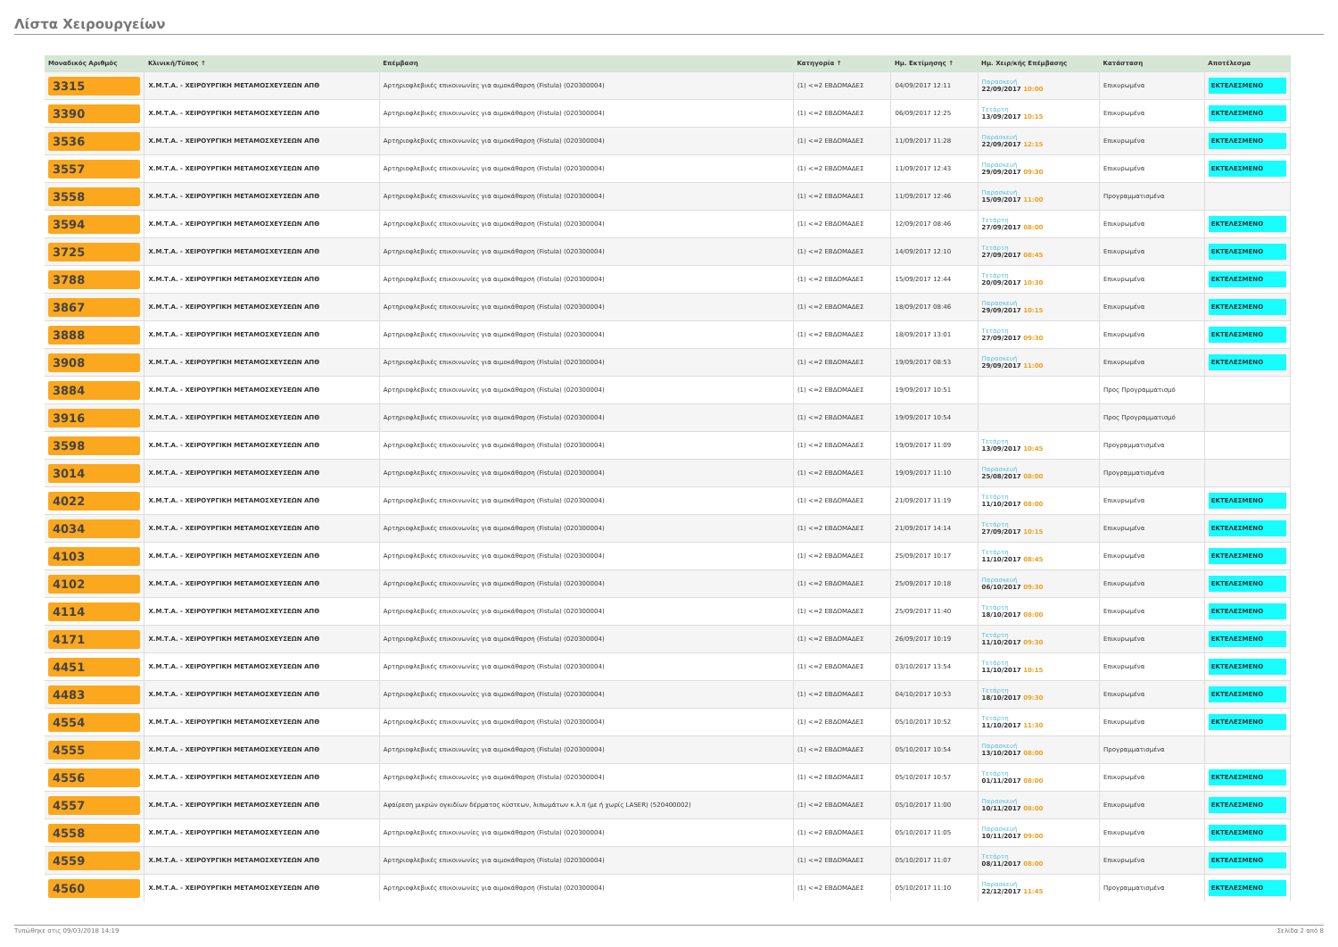Λίστα Χειρουργείων
| Μοναδικός Αριθμός | Κλινική/Τύπος ↑ | Επέμβαση | Κατηγορία ↑ | Ημ. Εκτίμησης ↑ | Ημ. Χειρ/κής Επέμβασης | Κατάσταση | Αποτέλεσμα |
| --- | --- | --- | --- | --- | --- | --- | --- |
| 3315 | Χ.Μ.Τ.Α. - ΧΕΙΡΟΥΡΓΙΚΗ ΜΕΤΑΜΟΣΧΕΥΣΕΩΝ ΑΠΘ | Αρτηριοφλεβικές επικοινωνίες για αιμοκάθαρση (Fistula) (020300004) | (1) <=2 ΕΒΔΟΜΑΔΕΣ | 04/09/2017 12:11 | Παρασκευή 22/09/2017 10:00 | Επικυρωμένα | ΕΚΤΕΛΕΣΜΕΝΟ |
| 3390 | Χ.Μ.Τ.Α. - ΧΕΙΡΟΥΡΓΙΚΗ ΜΕΤΑΜΟΣΧΕΥΣΕΩΝ ΑΠΘ | Αρτηριοφλεβικές επικοινωνίες για αιμοκάθαρση (Fistula) (020300004) | (1) <=2 ΕΒΔΟΜΑΔΕΣ | 06/09/2017 12:25 | Τετάρτη 13/09/2017 10:15 | Επικυρωμένα | ΕΚΤΕΛΕΣΜΕΝΟ |
| 3536 | Χ.Μ.Τ.Α. - ΧΕΙΡΟΥΡΓΙΚΗ ΜΕΤΑΜΟΣΧΕΥΣΕΩΝ ΑΠΘ | Αρτηριοφλεβικές επικοινωνίες για αιμοκάθαρση (Fistula) (020300004) | (1) <=2 ΕΒΔΟΜΑΔΕΣ | 11/09/2017 11:28 | Παρασκευή 22/09/2017 12:15 | Επικυρωμένα | ΕΚΤΕΛΕΣΜΕΝΟ |
| 3557 | Χ.Μ.Τ.Α. - ΧΕΙΡΟΥΡΓΙΚΗ ΜΕΤΑΜΟΣΧΕΥΣΕΩΝ ΑΠΘ | Αρτηριοφλεβικές επικοινωνίες για αιμοκάθαρση (Fistula) (020300004) | (1) <=2 ΕΒΔΟΜΑΔΕΣ | 11/09/2017 12:43 | Παρασκευή 29/09/2017 09:30 | Επικυρωμένα | ΕΚΤΕΛΕΣΜΕΝΟ |
| 3558 | Χ.Μ.Τ.Α. - ΧΕΙΡΟΥΡΓΙΚΗ ΜΕΤΑΜΟΣΧΕΥΣΕΩΝ ΑΠΘ | Αρτηριοφλεβικές επικοινωνίες για αιμοκάθαρση (Fistula) (020300004) | (1) <=2 ΕΒΔΟΜΑΔΕΣ | 11/09/2017 12:46 | Παρασκευή 15/09/2017 11:00 | Προγραμματισμένα | |
| 3594 | Χ.Μ.Τ.Α. - ΧΕΙΡΟΥΡΓΙΚΗ ΜΕΤΑΜΟΣΧΕΥΣΕΩΝ ΑΠΘ | Αρτηριοφλεβικές επικοινωνίες για αιμοκάθαρση (Fistula) (020300004) | (1) <=2 ΕΒΔΟΜΑΔΕΣ | 12/09/2017 08:46 | Τετάρτη 27/09/2017 08:00 | Επικυρωμένα | ΕΚΤΕΛΕΣΜΕΝΟ |
| 3725 | Χ.Μ.Τ.Α. - ΧΕΙΡΟΥΡΓΙΚΗ ΜΕΤΑΜΟΣΧΕΥΣΕΩΝ ΑΠΘ | Αρτηριοφλεβικές επικοινωνίες για αιμοκάθαρση (Fistula) (020300004) | (1) <=2 ΕΒΔΟΜΑΔΕΣ | 14/09/2017 12:10 | Τετάρτη 27/09/2017 08:45 | Επικυρωμένα | ΕΚΤΕΛΕΣΜΕΝΟ |
| 3788 | Χ.Μ.Τ.Α. - ΧΕΙΡΟΥΡΓΙΚΗ ΜΕΤΑΜΟΣΧΕΥΣΕΩΝ ΑΠΘ | Αρτηριοφλεβικές επικοινωνίες για αιμοκάθαρση (Fistula) (020300004) | (1) <=2 ΕΒΔΟΜΑΔΕΣ | 15/09/2017 12:44 | Τετάρτη 20/09/2017 10:30 | Επικυρωμένα | ΕΚΤΕΛΕΣΜΕΝΟ |
| 3867 | Χ.Μ.Τ.Α. - ΧΕΙΡΟΥΡΓΙΚΗ ΜΕΤΑΜΟΣΧΕΥΣΕΩΝ ΑΠΘ | Αρτηριοφλεβικές επικοινωνίες για αιμοκάθαρση (Fistula) (020300004) | (1) <=2 ΕΒΔΟΜΑΔΕΣ | 18/09/2017 08:46 | Παρασκευή 29/09/2017 10:15 | Επικυρωμένα | ΕΚΤΕΛΕΣΜΕΝΟ |
| 3888 | Χ.Μ.Τ.Α. - ΧΕΙΡΟΥΡΓΙΚΗ ΜΕΤΑΜΟΣΧΕΥΣΕΩΝ ΑΠΘ | Αρτηριοφλεβικές επικοινωνίες για αιμοκάθαρση (Fistula) (020300004) | (1) <=2 ΕΒΔΟΜΑΔΕΣ | 18/09/2017 13:01 | Τετάρτη 27/09/2017 09:30 | Επικυρωμένα | ΕΚΤΕΛΕΣΜΕΝΟ |
| 3908 | Χ.Μ.Τ.Α. - ΧΕΙΡΟΥΡΓΙΚΗ ΜΕΤΑΜΟΣΧΕΥΣΕΩΝ ΑΠΘ | Αρτηριοφλεβικές επικοινωνίες για αιμοκάθαρση (Fistula) (020300004) | (1) <=2 ΕΒΔΟΜΑΔΕΣ | 19/09/2017 08:53 | Παρασκευή 29/09/2017 11:00 | Επικυρωμένα | ΕΚΤΕΛΕΣΜΕΝΟ |
| 3884 | Χ.Μ.Τ.Α. - ΧΕΙΡΟΥΡΓΙΚΗ ΜΕΤΑΜΟΣΧΕΥΣΕΩΝ ΑΠΘ | Αρτηριοφλεβικές επικοινωνίες για αιμοκάθαρση (Fistula) (020300004) | (1) <=2 ΕΒΔΟΜΑΔΕΣ | 19/09/2017 10:51 | | Προς Προγραμματισμό | |
| 3916 | Χ.Μ.Τ.Α. - ΧΕΙΡΟΥΡΓΙΚΗ ΜΕΤΑΜΟΣΧΕΥΣΕΩΝ ΑΠΘ | Αρτηριοφλεβικές επικοινωνίες για αιμοκάθαρση (Fistula) (020300004) | (1) <=2 ΕΒΔΟΜΑΔΕΣ | 19/09/2017 10:54 | | Προς Προγραμματισμό | |
| 3598 | Χ.Μ.Τ.Α. - ΧΕΙΡΟΥΡΓΙΚΗ ΜΕΤΑΜΟΣΧΕΥΣΕΩΝ ΑΠΘ | Αρτηριοφλεβικές επικοινωνίες για αιμοκάθαρση (Fistula) (020300004) | (1) <=2 ΕΒΔΟΜΑΔΕΣ | 19/09/2017 11:09 | Τετάρτη 13/09/2017 10:45 | Προγραμματισμένα | |
| 3014 | Χ.Μ.Τ.Α. - ΧΕΙΡΟΥΡΓΙΚΗ ΜΕΤΑΜΟΣΧΕΥΣΕΩΝ ΑΠΘ | Αρτηριοφλεβικές επικοινωνίες για αιμοκάθαρση (Fistula) (020300004) | (1) <=2 ΕΒΔΟΜΑΔΕΣ | 19/09/2017 11:10 | Παρασκευή 25/08/2017 08:00 | Προγραμματισμένα | |
| 4022 | Χ.Μ.Τ.Α. - ΧΕΙΡΟΥΡΓΙΚΗ ΜΕΤΑΜΟΣΧΕΥΣΕΩΝ ΑΠΘ | Αρτηριοφλεβικές επικοινωνίες για αιμοκάθαρση (Fistula) (020300004) | (1) <=2 ΕΒΔΟΜΑΔΕΣ | 21/09/2017 11:19 | Τετάρτη 11/10/2017 08:00 | Επικυρωμένα | ΕΚΤΕΛΕΣΜΕΝΟ |
| 4034 | Χ.Μ.Τ.Α. - ΧΕΙΡΟΥΡΓΙΚΗ ΜΕΤΑΜΟΣΧΕΥΣΕΩΝ ΑΠΘ | Αρτηριοφλεβικές επικοινωνίες για αιμοκάθαρση (Fistula) (020300004) | (1) <=2 ΕΒΔΟΜΑΔΕΣ | 21/09/2017 14:14 | Τετάρτη 27/09/2017 10:15 | Επικυρωμένα | ΕΚΤΕΛΕΣΜΕΝΟ |
| 4103 | Χ.Μ.Τ.Α. - ΧΕΙΡΟΥΡΓΙΚΗ ΜΕΤΑΜΟΣΧΕΥΣΕΩΝ ΑΠΘ | Αρτηριοφλεβικές επικοινωνίες για αιμοκάθαρση (Fistula) (020300004) | (1) <=2 ΕΒΔΟΜΑΔΕΣ | 25/09/2017 10:17 | Τετάρτη 11/10/2017 08:45 | Επικυρωμένα | ΕΚΤΕΛΕΣΜΕΝΟ |
| 4102 | Χ.Μ.Τ.Α. - ΧΕΙΡΟΥΡΓΙΚΗ ΜΕΤΑΜΟΣΧΕΥΣΕΩΝ ΑΠΘ | Αρτηριοφλεβικές επικοινωνίες για αιμοκάθαρση (Fistula) (020300004) | (1) <=2 ΕΒΔΟΜΑΔΕΣ | 25/09/2017 10:18 | Παρασκευή 06/10/2017 09:30 | Επικυρωμένα | ΕΚΤΕΛΕΣΜΕΝΟ |
| 4114 | Χ.Μ.Τ.Α. - ΧΕΙΡΟΥΡΓΙΚΗ ΜΕΤΑΜΟΣΧΕΥΣΕΩΝ ΑΠΘ | Αρτηριοφλεβικές επικοινωνίες για αιμοκάθαρση (Fistula) (020300004) | (1) <=2 ΕΒΔΟΜΑΔΕΣ | 25/09/2017 11:40 | Τετάρτη 18/10/2017 08:00 | Επικυρωμένα | ΕΚΤΕΛΕΣΜΕΝΟ |
| 4171 | Χ.Μ.Τ.Α. - ΧΕΙΡΟΥΡΓΙΚΗ ΜΕΤΑΜΟΣΧΕΥΣΕΩΝ ΑΠΘ | Αρτηριοφλεβικές επικοινωνίες για αιμοκάθαρση (Fistula) (020300004) | (1) <=2 ΕΒΔΟΜΑΔΕΣ | 26/09/2017 10:19 | Τετάρτη 11/10/2017 09:30 | Επικυρωμένα | ΕΚΤΕΛΕΣΜΕΝΟ |
| 4451 | Χ.Μ.Τ.Α. - ΧΕΙΡΟΥΡΓΙΚΗ ΜΕΤΑΜΟΣΧΕΥΣΕΩΝ ΑΠΘ | Αρτηριοφλεβικές επικοινωνίες για αιμοκάθαρση (Fistula) (020300004) | (1) <=2 ΕΒΔΟΜΑΔΕΣ | 03/10/2017 13:54 | Τετάρτη 11/10/2017 10:15 | Επικυρωμένα | ΕΚΤΕΛΕΣΜΕΝΟ |
| 4483 | Χ.Μ.Τ.Α. - ΧΕΙΡΟΥΡΓΙΚΗ ΜΕΤΑΜΟΣΧΕΥΣΕΩΝ ΑΠΘ | Αρτηριοφλεβικές επικοινωνίες για αιμοκάθαρση (Fistula) (020300004) | (1) <=2 ΕΒΔΟΜΑΔΕΣ | 04/10/2017 10:53 | Τετάρτη 18/10/2017 09:30 | Επικυρωμένα | ΕΚΤΕΛΕΣΜΕΝΟ |
| 4554 | Χ.Μ.Τ.Α. - ΧΕΙΡΟΥΡΓΙΚΗ ΜΕΤΑΜΟΣΧΕΥΣΕΩΝ ΑΠΘ | Αρτηριοφλεβικές επικοινωνίες για αιμοκάθαρση (Fistula) (020300004) | (1) <=2 ΕΒΔΟΜΑΔΕΣ | 05/10/2017 10:52 | Τετάρτη 11/10/2017 11:30 | Επικυρωμένα | ΕΚΤΕΛΕΣΜΕΝΟ |
| 4555 | Χ.Μ.Τ.Α. - ΧΕΙΡΟΥΡΓΙΚΗ ΜΕΤΑΜΟΣΧΕΥΣΕΩΝ ΑΠΘ | Αρτηριοφλεβικές επικοινωνίες για αιμοκάθαρση (Fistula) (020300004) | (1) <=2 ΕΒΔΟΜΑΔΕΣ | 05/10/2017 10:54 | Παρασκευή 13/10/2017 08:00 | Προγραμματισμένα | |
| 4556 | Χ.Μ.Τ.Α. - ΧΕΙΡΟΥΡΓΙΚΗ ΜΕΤΑΜΟΣΧΕΥΣΕΩΝ ΑΠΘ | Αρτηριοφλεβικές επικοινωνίες για αιμοκάθαρση (Fistula) (020300004) | (1) <=2 ΕΒΔΟΜΑΔΕΣ | 05/10/2017 10:57 | Τετάρτη 01/11/2017 08:00 | Επικυρωμένα | ΕΚΤΕΛΕΣΜΕΝΟ |
| 4557 | Χ.Μ.Τ.Α. - ΧΕΙΡΟΥΡΓΙΚΗ ΜΕΤΑΜΟΣΧΕΥΣΕΩΝ ΑΠΘ | Αφαίρεση μικρών ογκιδίων δέρματος κύστεων, λιπωμάτων κ.λ.π (με ή χωρίς LASER) (520400002) | (1) <=2 ΕΒΔΟΜΑΔΕΣ | 05/10/2017 11:00 | Παρασκευή 10/11/2017 08:00 | Επικυρωμένα | ΕΚΤΕΛΕΣΜΕΝΟ |
| 4558 | Χ.Μ.Τ.Α. - ΧΕΙΡΟΥΡΓΙΚΗ ΜΕΤΑΜΟΣΧΕΥΣΕΩΝ ΑΠΘ | Αρτηριοφλεβικές επικοινωνίες για αιμοκάθαρση (Fistula) (020300004) | (1) <=2 ΕΒΔΟΜΑΔΕΣ | 05/10/2017 11:05 | Παρασκευή 10/11/2017 09:00 | Επικυρωμένα | ΕΚΤΕΛΕΣΜΕΝΟ |
| 4559 | Χ.Μ.Τ.Α. - ΧΕΙΡΟΥΡΓΙΚΗ ΜΕΤΑΜΟΣΧΕΥΣΕΩΝ ΑΠΘ | Αρτηριοφλεβικές επικοινωνίες για αιμοκάθαρση (Fistula) (020300004) | (1) <=2 ΕΒΔΟΜΑΔΕΣ | 05/10/2017 11:07 | Τετάρτη 08/11/2017 08:00 | Επικυρωμένα | ΕΚΤΕΛΕΣΜΕΝΟ |
| 4560 | Χ.Μ.Τ.Α. - ΧΕΙΡΟΥΡΓΙΚΗ ΜΕΤΑΜΟΣΧΕΥΣΕΩΝ ΑΠΘ | Αρτηριοφλεβικές επικοινωνίες για αιμοκάθαρση (Fistula) (020300004) | (1) <=2 ΕΒΔΟΜΑΔΕΣ | 05/10/2017 11:10 | Παρασκευή 22/12/2017 11:45 | Προγραμματισμένα | ΕΚΤΕΛΕΣΜΕΝΟ |
Τυπώθηκε στις 09/03/2018 14:19 Σελίδα 2 από 8